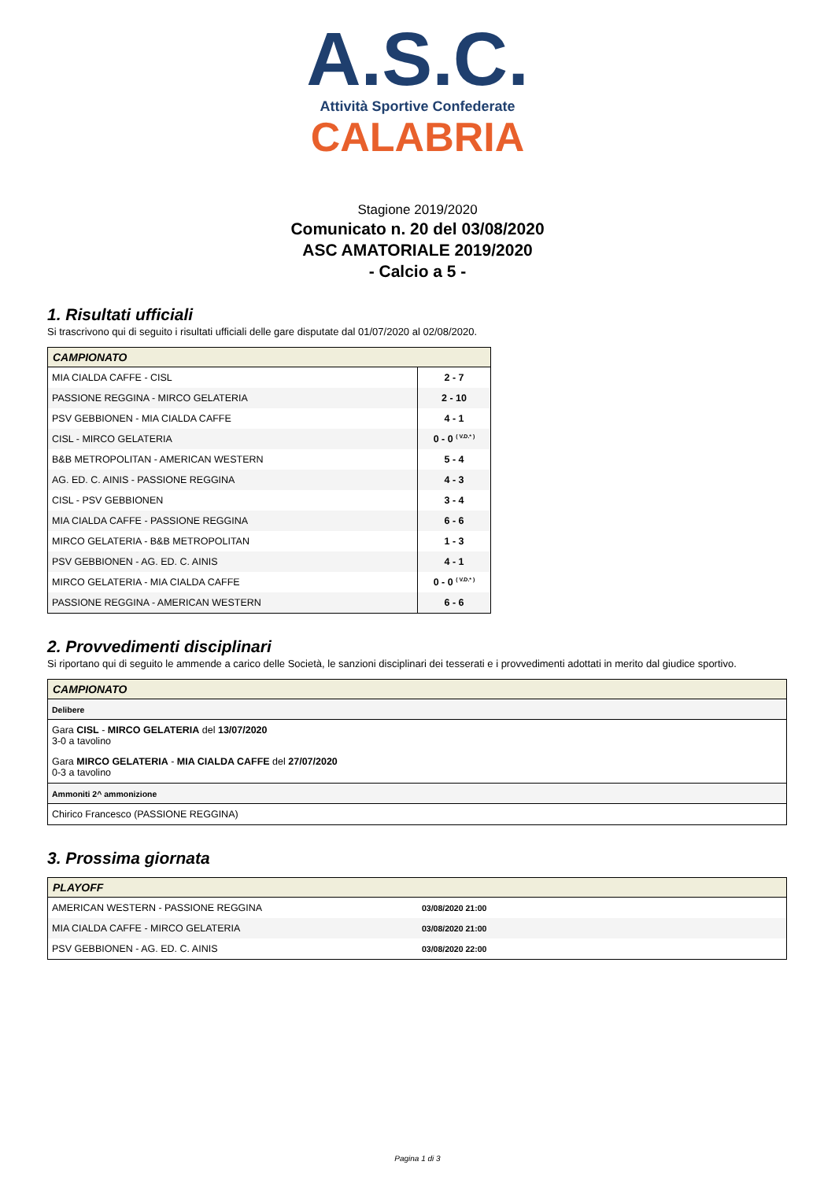A.S.C.
Attività Sportive Confederate
CALABRIA
Stagione 2019/2020
Comunicato n. 20 del 03/08/2020
ASC AMATORIALE 2019/2020
- Calcio a 5 -
1. Risultati ufficiali
Si trascrivono qui di seguito i risultati ufficiali delle gare disputate dal 01/07/2020 al 02/08/2020.
| CAMPIONATO | |
| --- | --- |
| MIA CIALDA CAFFE - CISL | 2 - 7 |
| PASSIONE REGGINA - MIRCO GELATERIA | 2 - 10 |
| PSV GEBBIONEN - MIA CIALDA CAFFE | 4 - 1 |
| CISL - MIRCO GELATERIA | 0 - 0 <sup>( V.D.* )</sup> |
| B&B METROPOLITAN - AMERICAN WESTERN | 5 - 4 |
| AG. ED. C. AINIS - PASSIONE REGGINA | 4 - 3 |
| CISL - PSV GEBBIONEN | 3 - 4 |
| MIA CIALDA CAFFE - PASSIONE REGGINA | 6 - 6 |
| MIRCO GELATERIA - B&B METROPOLITAN | 1 - 3 |
| PSV GEBBIONEN - AG. ED. C. AINIS | 4 - 1 |
| MIRCO GELATERIA - MIA CIALDA CAFFE | 0 - 0 <sup>( V.D.* )</sup> |
| PASSIONE REGGINA - AMERICAN WESTERN | 6 - 6 |
2. Provvedimenti disciplinari
Si riportano qui di seguito le ammende a carico delle Società, le sanzioni disciplinari dei tesserati e i provvedimenti adottati in merito dal giudice sportivo.
| CAMPIONATO |
| --- |
| Delibere |
| Gara CISL - MIRCO GELATERIA del 13/07/2020 3-0 a tavolino |
| Gara MIRCO GELATERIA - MIA CIALDA CAFFE del 27/07/2020 0-3 a tavolino |
| Ammoniti 2^ ammonizione |
| Chirico Francesco (PASSIONE REGGINA) |
3. Prossima giornata
| PLAYOFF | |
| --- | --- |
| AMERICAN WESTERN - PASSIONE REGGINA | 03/08/2020 21:00 |
| MIA CIALDA CAFFE - MIRCO GELATERIA | 03/08/2020 21:00 |
| PSV GEBBIONEN - AG. ED. C. AINIS | 03/08/2020 22:00 |
Pagina 1 di 3